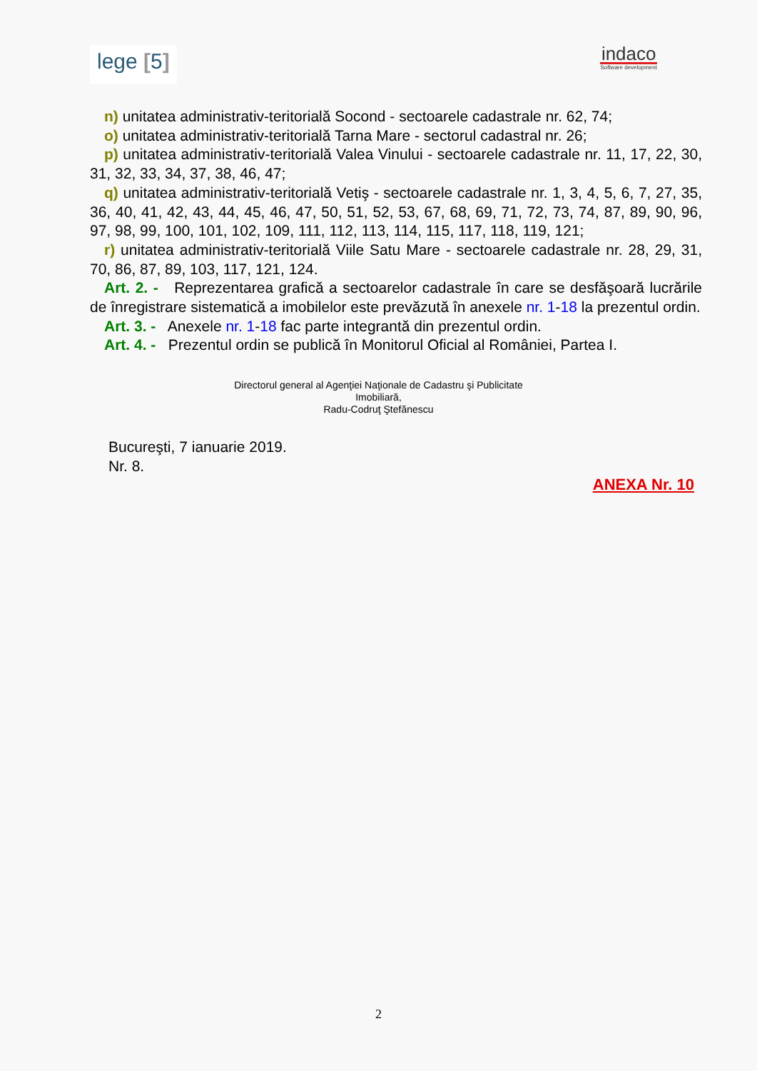lege [5]
indaco
Software development
n) unitatea administrativ-teritorială Socond - sectoarele cadastrale nr. 62, 74;
o) unitatea administrativ-teritorială Tarna Mare - sectorul cadastral nr. 26;
p) unitatea administrativ-teritorială Valea Vinului - sectoarele cadastrale nr. 11, 17, 22, 30, 31, 32, 33, 34, 37, 38, 46, 47;
q) unitatea administrativ-teritorială Vetiş - sectoarele cadastrale nr. 1, 3, 4, 5, 6, 7, 27, 35, 36, 40, 41, 42, 43, 44, 45, 46, 47, 50, 51, 52, 53, 67, 68, 69, 71, 72, 73, 74, 87, 89, 90, 96, 97, 98, 99, 100, 101, 102, 109, 111, 112, 113, 114, 115, 117, 118, 119, 121;
r) unitatea administrativ-teritorială Viile Satu Mare - sectoarele cadastrale nr. 28, 29, 31, 70, 86, 87, 89, 103, 117, 121, 124.
Art. 2. - Reprezentarea grafică a sectoarelor cadastrale în care se desfăşoară lucrările de înregistrare sistematică a imobilelor este prevăzută în anexele nr. 1-18 la prezentul ordin.
Art. 3. - Anexele nr. 1-18 fac parte integrantă din prezentul ordin.
Art. 4. - Prezentul ordin se publică în Monitorul Oficial al României, Partea I.
Directorul general al Agenţiei Naţionale de Cadastru şi Publicitate
Imobiliară,
Radu-Codruţ Ştefănescu
Bucureşti, 7 ianuarie 2019.
Nr. 8.
ANEXA Nr. 10
2